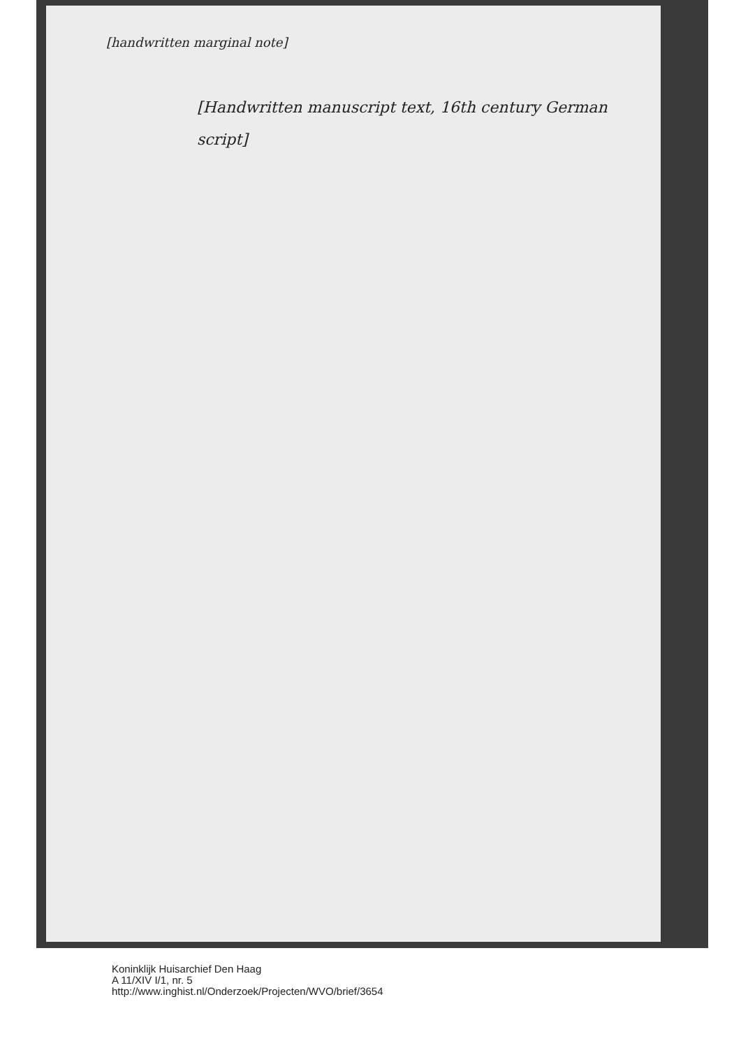[handwritten marginal note]
[Handwritten manuscript text, 16th century German script]
Koninklijk Huisarchief Den Haag
A 11/XIV I/1, nr. 5
http://www.inghist.nl/Onderzoek/Projecten/WVO/brief/3654